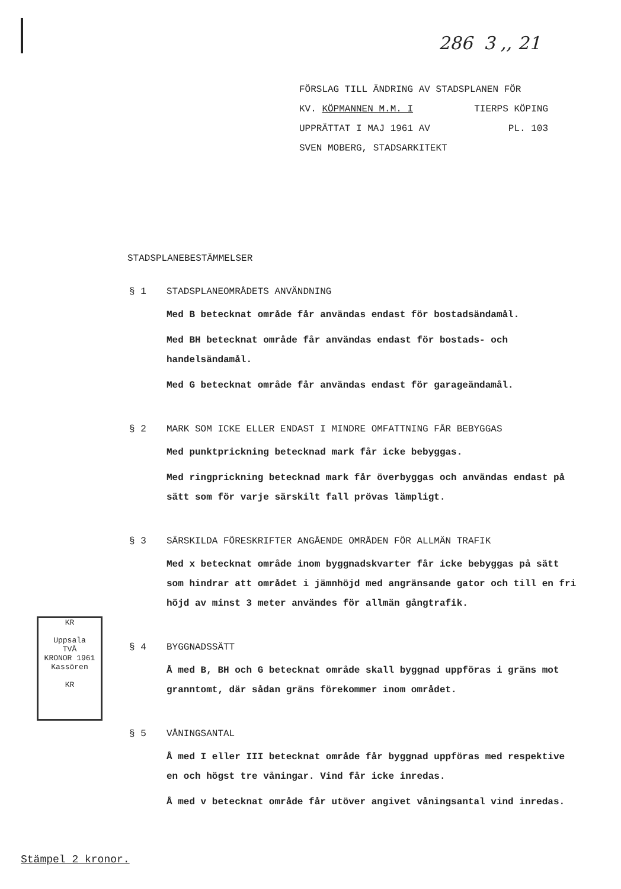286 3 ,, 21
FÖRSLAG TILL ÄNDRING AV STADSPLANEN FÖR
KV. KÖPMANNEN M.M. I TIERPS KÖPING
UPPRÄTTAT I MAJ 1961 AV PL. 103
SVEN MOBERG, STADSARKITEKT
STADSPLANEBESTÄMMELSER
§ 1 STADSPLANEOMRÅDETS ANVÄNDNING
Med B betecknat område får användas endast för bostadsändamål.
Med BH betecknat område får användas endast för bostads- och handelsändamål.
Med G betecknat område får användas endast för garageändamål.
§ 2 MARK SOM ICKE ELLER ENDAST I MINDRE OMFATTNING FÅR BEBYGGAS
Med punktprickning betecknad mark får icke bebyggas.
Med ringprickning betecknad mark får överbyggas och användas endast på sätt som för varje särskilt fall prövas lämpligt.
§ 3 SÄRSKILDA FÖRESKRIFTER ANGÅENDE OMRÅDEN FÖR ALLMÄN TRAFIK
Med x betecknat område inom byggnadskvarter får icke bebyggas på sätt som hindrar att området i jämnhöjd med angränsande gator och till en fri höjd av minst 3 meter användes för allmän gångtrafik.
§ 4 BYGGNADSSÄTT
Å med B, BH och G betecknat område skall byggnad uppföras i gräns mot granntomt, där sådan gräns förekommer inom området.
§ 5 VÅNINGSANTAL
Å med I eller III betecknat område får byggnad uppföras med respektive en och högst tre våningar. Vind får icke inredas.
Å med v betecknat område får utöver angivet våningsantal vind inredas.
KR
Uppsala
TVÅ
KRONOR 1961
Kassören
KR
Stämpel 2 kronor.